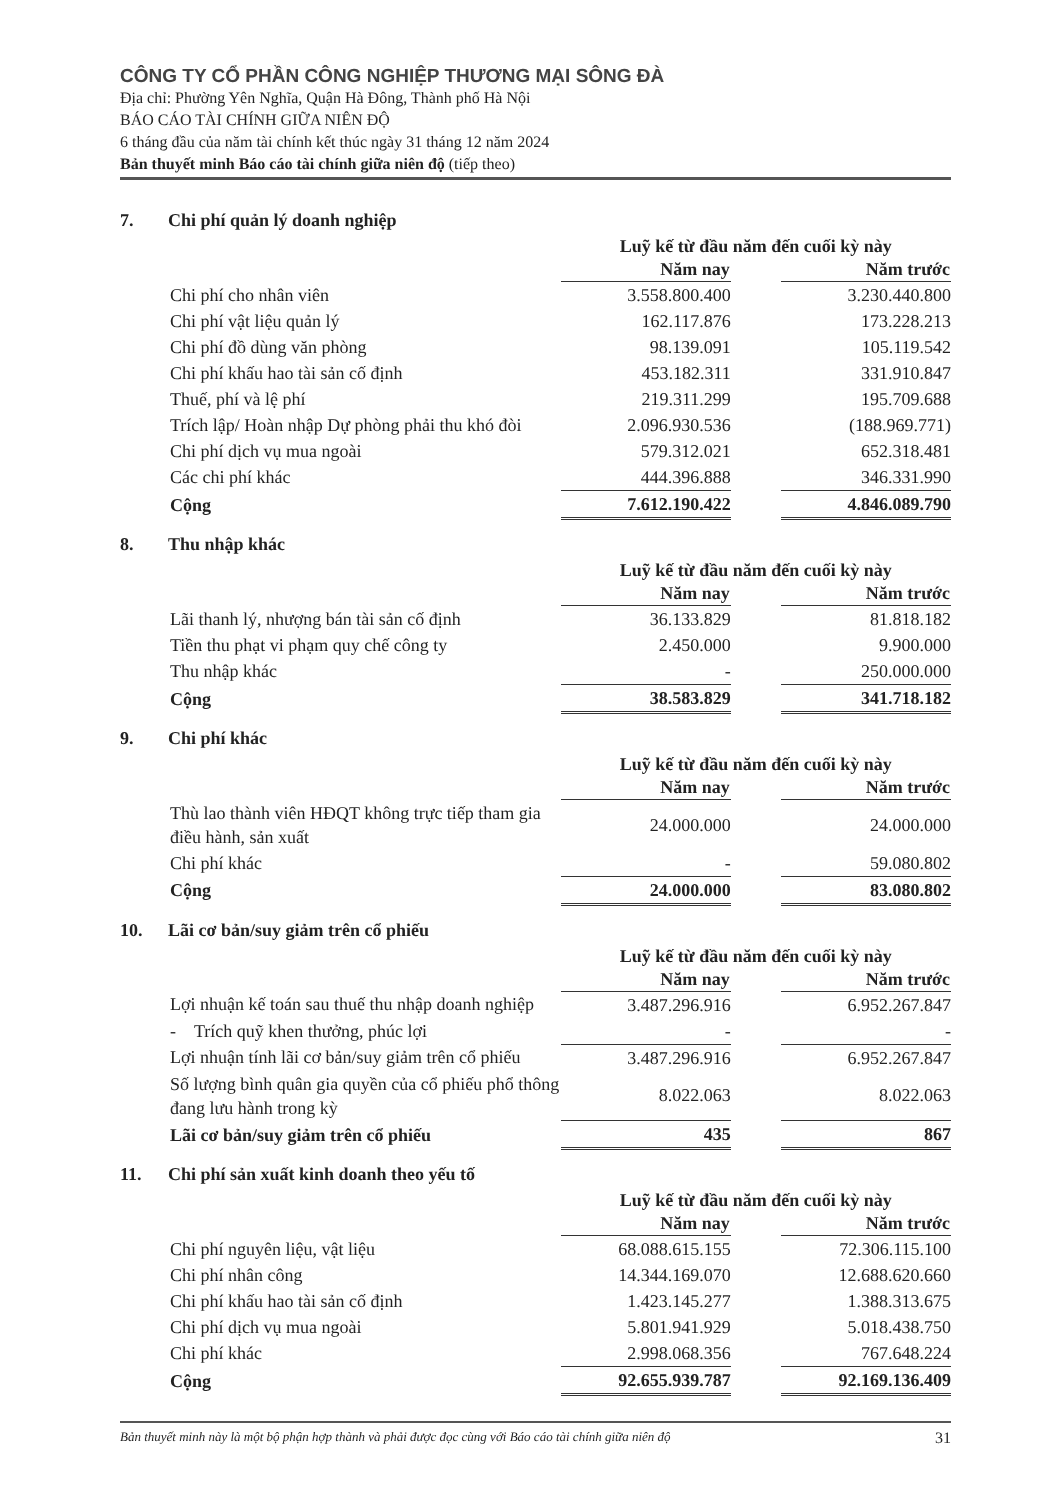CÔNG TY CỔ PHẦN CÔNG NGHIỆP THƯƠNG MẠI SÔNG ĐÀ
Địa chỉ: Phường Yên Nghĩa, Quận Hà Đông, Thành phố Hà Nội
BÁO CÁO TÀI CHÍNH GIỮA NIÊN ĐỘ
6 tháng đầu của năm tài chính kết thúc ngày 31 tháng 12 năm 2024
Bản thuyết minh Báo cáo tài chính giữa niên độ (tiếp theo)
7. Chi phí quản lý doanh nghiệp
| | Luỹ kế từ đầu năm đến cuối kỳ này | | |
| | Năm nay | | Năm trước |
| Chi phí cho nhân viên | 3.558.800.400 | | 3.230.440.800 |
| Chi phí vật liệu quản lý | 162.117.876 | | 173.228.213 |
| Chi phí đồ dùng văn phòng | 98.139.091 | | 105.119.542 |
| Chi phí khấu hao tài sản cố định | 453.182.311 | | 331.910.847 |
| Thuế, phí và lệ phí | 219.311.299 | | 195.709.688 |
| Trích lập/ Hoàn nhập Dự phòng phải thu khó đòi | 2.096.930.536 | | (188.969.771) |
| Chi phí dịch vụ mua ngoài | 579.312.021 | | 652.318.481 |
| Các chi phí khác | 444.396.888 | | 346.331.990 |
| Cộng | 7.612.190.422 | | 4.846.089.790 |
8. Thu nhập khác
| | Luỹ kế từ đầu năm đến cuối kỳ này | | |
| | Năm nay | | Năm trước |
| Lãi thanh lý, nhượng bán tài sản cố định | 36.133.829 | | 81.818.182 |
| Tiền thu phạt vi phạm quy chế công ty | 2.450.000 | | 9.900.000 |
| Thu nhập khác | - | | 250.000.000 |
| Cộng | 38.583.829 | | 341.718.182 |
9. Chi phí khác
| | Luỹ kế từ đầu năm đến cuối kỳ này | | |
| | Năm nay | | Năm trước |
| Thù lao thành viên HĐQT không trực tiếp tham gia điều hành, sản xuất | 24.000.000 | | 24.000.000 |
| Chi phí khác | - | | 59.080.802 |
| Cộng | 24.000.000 | | 83.080.802 |
10. Lãi cơ bản/suy giảm trên cổ phiếu
| | Luỹ kế từ đầu năm đến cuối kỳ này | | |
| | Năm nay | | Năm trước |
| Lợi nhuận kế toán sau thuế thu nhập doanh nghiệp | 3.487.296.916 | | 6.952.267.847 |
| - Trích quỹ khen thưởng, phúc lợi | - | | - |
| Lợi nhuận tính lãi cơ bản/suy giảm trên cổ phiếu | 3.487.296.916 | | 6.952.267.847 |
| Số lượng bình quân gia quyền của cổ phiếu phổ thông đang lưu hành trong kỳ | 8.022.063 | | 8.022.063 |
| Lãi cơ bản/suy giảm trên cổ phiếu | 435 | | 867 |
11. Chi phí sản xuất kinh doanh theo yếu tố
| | Luỹ kế từ đầu năm đến cuối kỳ này | | |
| | Năm nay | | Năm trước |
| Chi phí nguyên liệu, vật liệu | 68.088.615.155 | | 72.306.115.100 |
| Chi phí nhân công | 14.344.169.070 | | 12.688.620.660 |
| Chi phí khấu hao tài sản cố định | 1.423.145.277 | | 1.388.313.675 |
| Chi phí dịch vụ mua ngoài | 5.801.941.929 | | 5.018.438.750 |
| Chi phí khác | 2.998.068.356 | | 767.648.224 |
| Cộng | 92.655.939.787 | | 92.169.136.409 |
Bản thuyết minh này là một bộ phận hợp thành và phải được đọc cùng với Báo cáo tài chính giữa niên độ 31